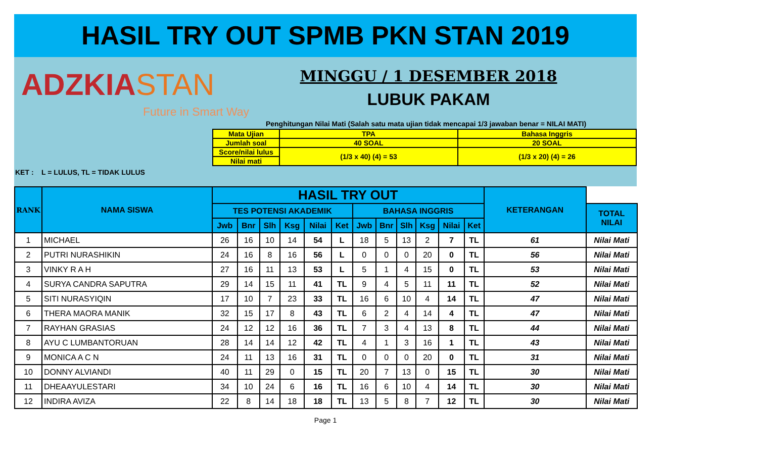HASIL TRY OUT SPMB PKN STAN 2019
ADZKIASTAN
Future in Smart Way
MINGGU / 1 DESEMBER 2018
LUBUK PAKAM
Penghitungan Nilai Mati (Salah satu mata ujian tidak mencapai 1/3 jawaban benar = NILAI MATI)
| Mata Ujian | TPA | Bahasa Inggris |
| Jumlah soal | 40 SOAL | 20 SOAL |
| Score/nilai lulus | (1/3 x 40) (4) = 53 | (1/3 x 20) (4) = 26 |
| Nilai mati | | |
KET : L = LULUS, TL = TIDAK LULUS
| RANK | NAMA SISWA | HASIL TRY OUT | | | | | | | | | | | | KETERANGAN | |
| --- | --- | --- | --- | --- | --- | --- | --- | --- | --- | --- | --- | --- | --- | --- | --- |
| | | TES POTENSI AKADEMIK | | | | | | BAHASA INGGRIS | | | | | | | TOTAL NILAI |
| | | Jwb | Bnr | Slh | Ksg | Nilai | Ket | Jwb | Bnr | Slh | Ksg | Nilai | Ket | | |
| 1 | MICHAEL | 26 | 16 | 10 | 14 | 54 | L | 18 | 5 | 13 | 2 | 7 | TL | 61 | Nilai Mati |
| 2 | PUTRI NURASHIKIN | 24 | 16 | 8 | 16 | 56 | L | 0 | 0 | 0 | 20 | 0 | TL | 56 | Nilai Mati |
| 3 | VINKY R A H | 27 | 16 | 11 | 13 | 53 | L | 5 | 1 | 4 | 15 | 0 | TL | 53 | Nilai Mati |
| 4 | SURYA CANDRA SAPUTRA | 29 | 14 | 15 | 11 | 41 | TL | 9 | 4 | 5 | 11 | 11 | TL | 52 | Nilai Mati |
| 5 | SITI NURASYIQIN | 17 | 10 | 7 | 23 | 33 | TL | 16 | 6 | 10 | 4 | 14 | TL | 47 | Nilai Mati |
| 6 | THERA MAORA MANIK | 32 | 15 | 17 | 8 | 43 | TL | 6 | 2 | 4 | 14 | 4 | TL | 47 | Nilai Mati |
| 7 | RAYHAN GRASIAS | 24 | 12 | 12 | 16 | 36 | TL | 7 | 3 | 4 | 13 | 8 | TL | 44 | Nilai Mati |
| 8 | AYU C LUMBANTORUAN | 28 | 14 | 14 | 12 | 42 | TL | 4 | 1 | 3 | 16 | 1 | TL | 43 | Nilai Mati |
| 9 | MONICA A C N | 24 | 11 | 13 | 16 | 31 | TL | 0 | 0 | 0 | 20 | 0 | TL | 31 | Nilai Mati |
| 10 | DONNY ALVIANDI | 40 | 11 | 29 | 0 | 15 | TL | 20 | 7 | 13 | 0 | 15 | TL | 30 | Nilai Mati |
| 11 | DHEAAYULESTARI | 34 | 10 | 24 | 6 | 16 | TL | 16 | 6 | 10 | 4 | 14 | TL | 30 | Nilai Mati |
| 12 | INDIRA AVIZA | 22 | 8 | 14 | 18 | 18 | TL | 13 | 5 | 8 | 7 | 12 | TL | 30 | Nilai Mati |
Page 1